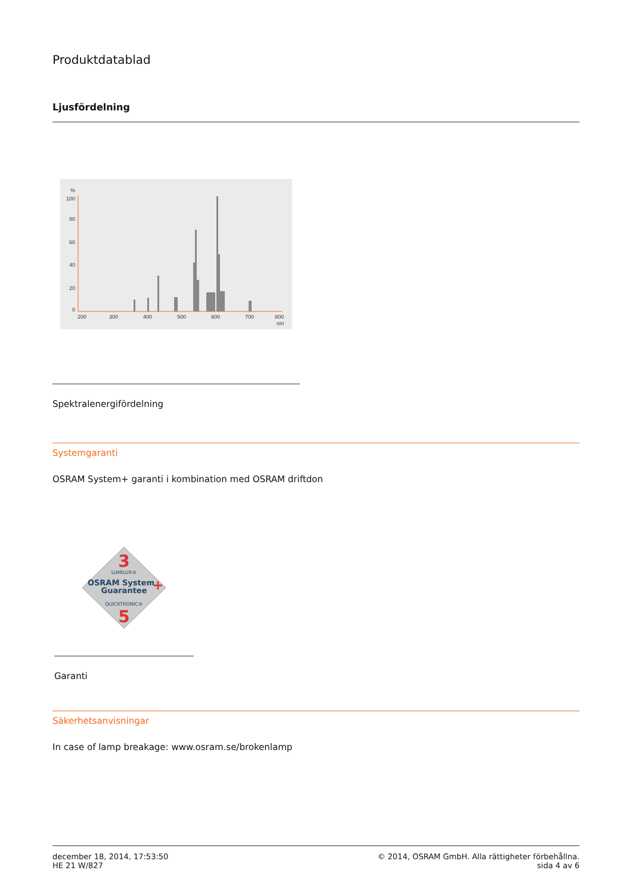Produktdatablad
Ljusfördelning
%
100
80
60
40
20
0
200
300
400
500
600
700
800
nm
Spektralenergifördelning
Systemgaranti
OSRAM System+ garanti i kombination med OSRAM driftdon
3
LUMILUX®
OSRAM System
Guarantee
+
QUICKTRONIC®
5
Garanti
Säkerhetsanvisningar
In case of lamp breakage: www.osram.se/brokenlamp
december 18, 2014, 17:53:50
HE 21 W/827
© 2014, OSRAM GmbH. Alla rättigheter förbehållna.
sida 4 av 6